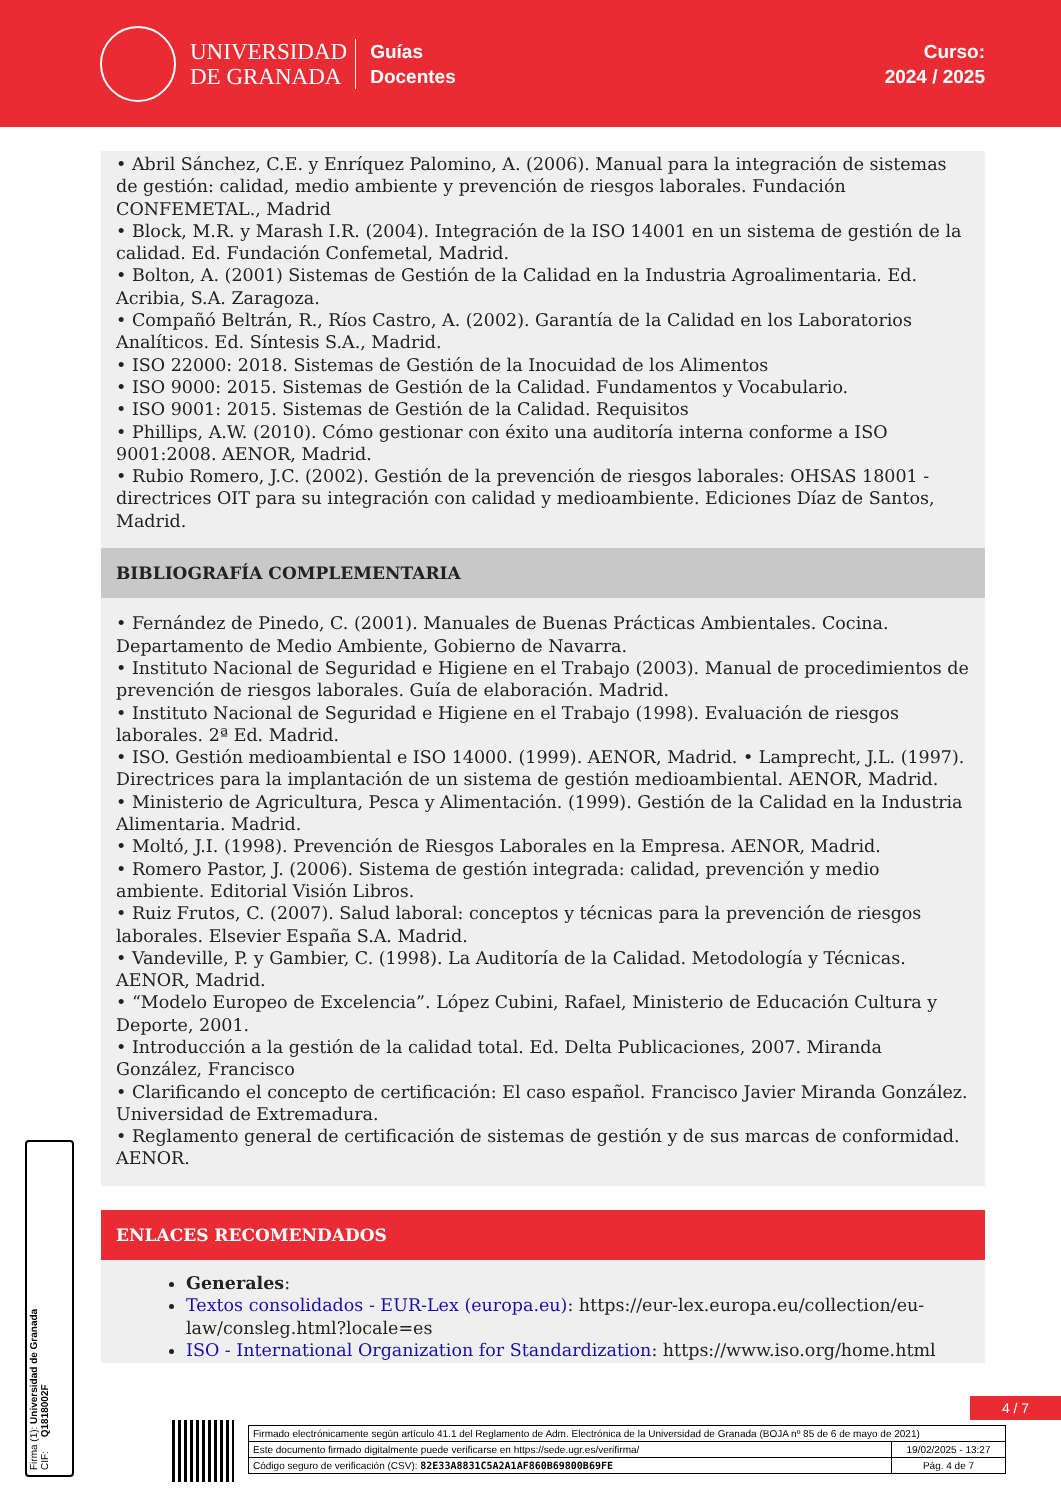UNIVERSIDAD
DE GRANADA
Guías
Docentes
Curso:
2024 / 2025
• Abril Sánchez, C.E. y Enríquez Palomino, A. (2006). Manual para la integración de sistemas de gestión: calidad, medio ambiente y prevención de riesgos laborales. Fundación CONFEMETAL., Madrid
• Block, M.R. y Marash I.R. (2004). Integración de la ISO 14001 en un sistema de gestión de la calidad. Ed. Fundación Confemetal, Madrid.
• Bolton, A. (2001) Sistemas de Gestión de la Calidad en la Industria Agroalimentaria. Ed. Acribia, S.A. Zaragoza.
• Compañó Beltrán, R., Ríos Castro, A. (2002). Garantía de la Calidad en los Laboratorios Analíticos. Ed. Síntesis S.A., Madrid.
• ISO 22000: 2018. Sistemas de Gestión de la Inocuidad de los Alimentos
• ISO 9000: 2015. Sistemas de Gestión de la Calidad. Fundamentos y Vocabulario.
• ISO 9001: 2015. Sistemas de Gestión de la Calidad. Requisitos
• Phillips, A.W. (2010). Cómo gestionar con éxito una auditoría interna conforme a ISO 9001:2008. AENOR, Madrid.
• Rubio Romero, J.C. (2002). Gestión de la prevención de riesgos laborales: OHSAS 18001 - directrices OIT para su integración con calidad y medioambiente. Ediciones Díaz de Santos, Madrid.
BIBLIOGRAFÍA COMPLEMENTARIA
• Fernández de Pinedo, C. (2001). Manuales de Buenas Prácticas Ambientales. Cocina. Departamento de Medio Ambiente, Gobierno de Navarra.
• Instituto Nacional de Seguridad e Higiene en el Trabajo (2003). Manual de procedimientos de prevención de riesgos laborales. Guía de elaboración. Madrid.
• Instituto Nacional de Seguridad e Higiene en el Trabajo (1998). Evaluación de riesgos laborales. 2ª Ed. Madrid.
• ISO. Gestión medioambiental e ISO 14000. (1999). AENOR, Madrid. • Lamprecht, J.L. (1997). Directrices para la implantación de un sistema de gestión medioambiental. AENOR, Madrid.
• Ministerio de Agricultura, Pesca y Alimentación. (1999). Gestión de la Calidad en la Industria Alimentaria. Madrid.
• Moltó, J.I. (1998). Prevención de Riesgos Laborales en la Empresa. AENOR, Madrid.
• Romero Pastor, J. (2006). Sistema de gestión integrada: calidad, prevención y medio ambiente. Editorial Visión Libros.
• Ruiz Frutos, C. (2007). Salud laboral: conceptos y técnicas para la prevención de riesgos laborales. Elsevier España S.A. Madrid.
• Vandeville, P. y Gambier, C. (1998). La Auditoría de la Calidad. Metodología y Técnicas. AENOR, Madrid.
• “Modelo Europeo de Excelencia”. López Cubini, Rafael, Ministerio de Educación Cultura y Deporte, 2001.
• Introducción a la gestión de la calidad total. Ed. Delta Publicaciones, 2007. Miranda González, Francisco
• Clarificando el concepto de certificación: El caso español. Francisco Javier Miranda González. Universidad de Extremadura.
• Reglamento general de certificación de sistemas de gestión y de sus marcas de conformidad. AENOR.
ENLACES RECOMENDADOS
Generales:
Textos consolidados - EUR-Lex (europa.eu): https://eur-lex.europa.eu/collection/eu-law/consleg.html?locale=es
ISO - International Organization for Standardization: https://www.iso.org/home.html
Firma (1): Universidad de Granada
CIF: Q1818002F
4 / 7
| Firmado electrónicamente según artículo 41.1 del Reglamento de Adm. Electrónica de la Universidad de Granada (BOJA nº 85 de 6 de mayo de 2021) | |
| Este documento firmado digitalmente puede verificarse en https://sede.ugr.es/verifirma/ | 19/02/2025 - 13:27 |
| Código seguro de verificación (CSV): 82E33A8831C5A2A1AF860B69800B69FE | Pág. 4 de 7 |